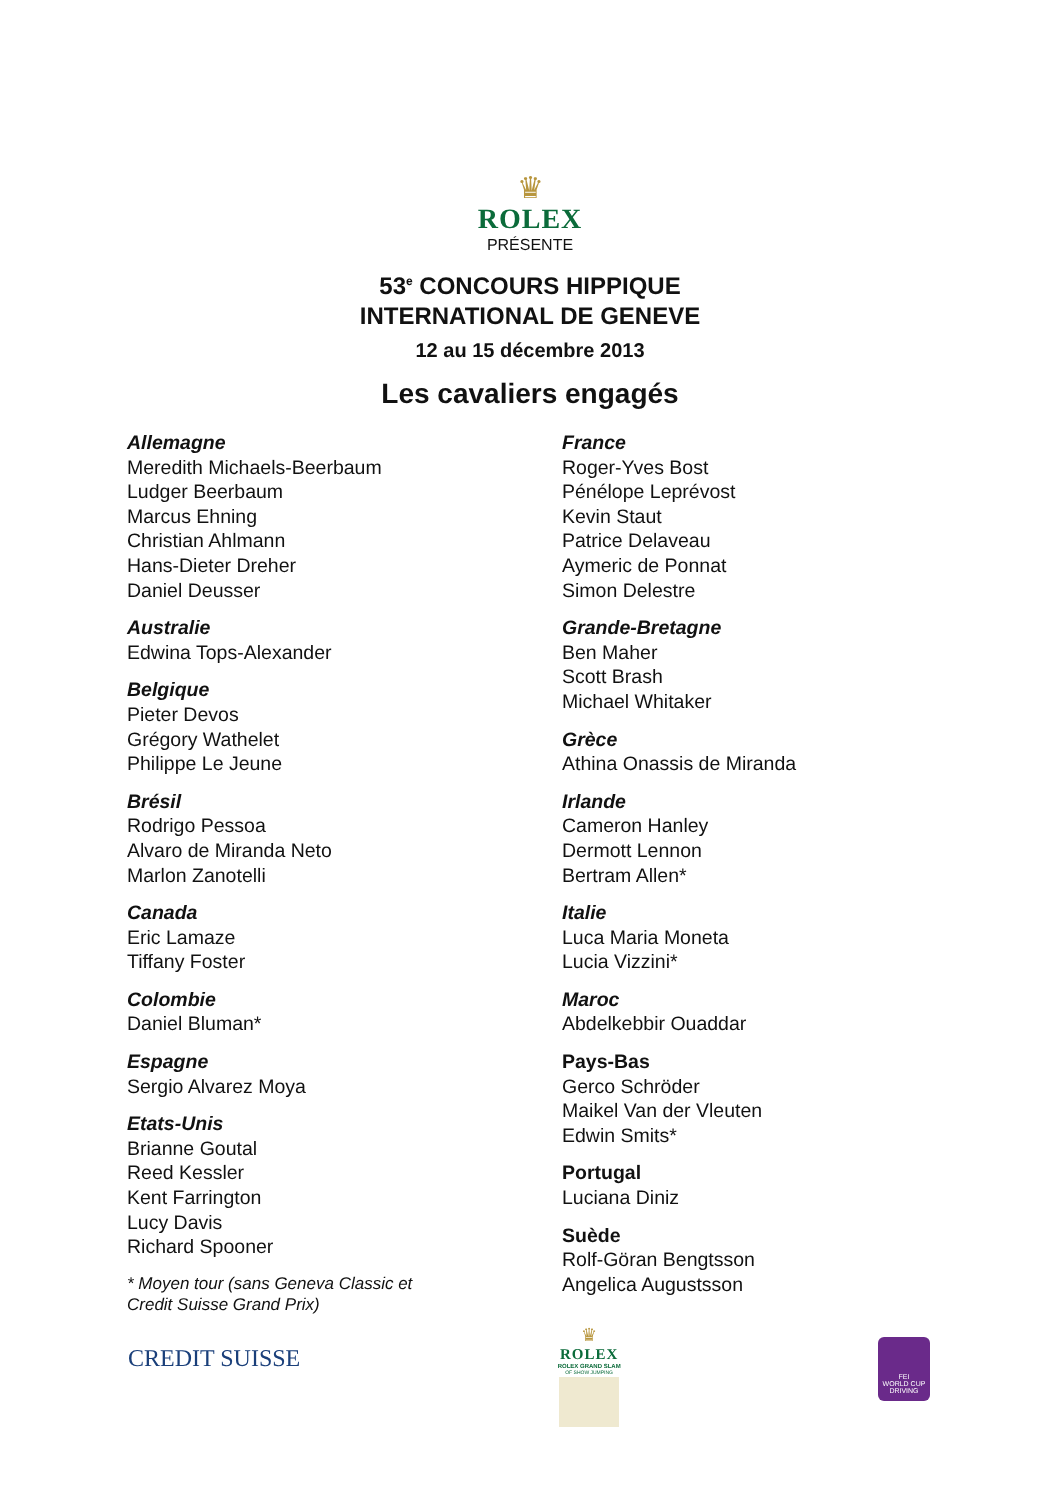♛
ROLEX
PRÉSENTE
53<sup>e</sup> CONCOURS HIPPIQUE
INTERNATIONAL DE GENEVE
12 au 15 décembre 2013
Les cavaliers engagés
Allemagne
Meredith Michaels-Beerbaum
Ludger Beerbaum
Marcus Ehning
Christian Ahlmann
Hans-Dieter Dreher
Daniel Deusser
Australie
Edwina Tops-Alexander
Belgique
Pieter Devos
Grégory Wathelet
Philippe Le Jeune
Brésil
Rodrigo Pessoa
Alvaro de Miranda Neto
Marlon Zanotelli
Canada
Eric Lamaze
Tiffany Foster
Colombie
Daniel Bluman*
Espagne
Sergio Alvarez Moya
Etats-Unis
Brianne Goutal
Reed Kessler
Kent Farrington
Lucy Davis
Richard Spooner
* Moyen tour (sans Geneva Classic et
Credit Suisse Grand Prix)
France
Roger-Yves Bost
Pénélope Leprévost
Kevin Staut
Patrice Delaveau
Aymeric de Ponnat
Simon Delestre
Grande-Bretagne
Ben Maher
Scott Brash
Michael Whitaker
Grèce
Athina Onassis de Miranda
Irlande
Cameron Hanley
Dermott Lennon
Bertram Allen*
Italie
Luca Maria Moneta
Lucia Vizzini*
Maroc
Abdelkebbir Ouaddar
Pays-Bas
Gerco Schröder
Maikel Van der Vleuten
Edwin Smits*
Portugal
Luciana Diniz
Suède
Rolf-Göran Bengtsson
Angelica Augustsson
CREDIT SUISSE
♛
ROLEX
ROLEX GRAND SLAM
OF SHOW JUMPING
FEI
WORLD CUP
DRIVING